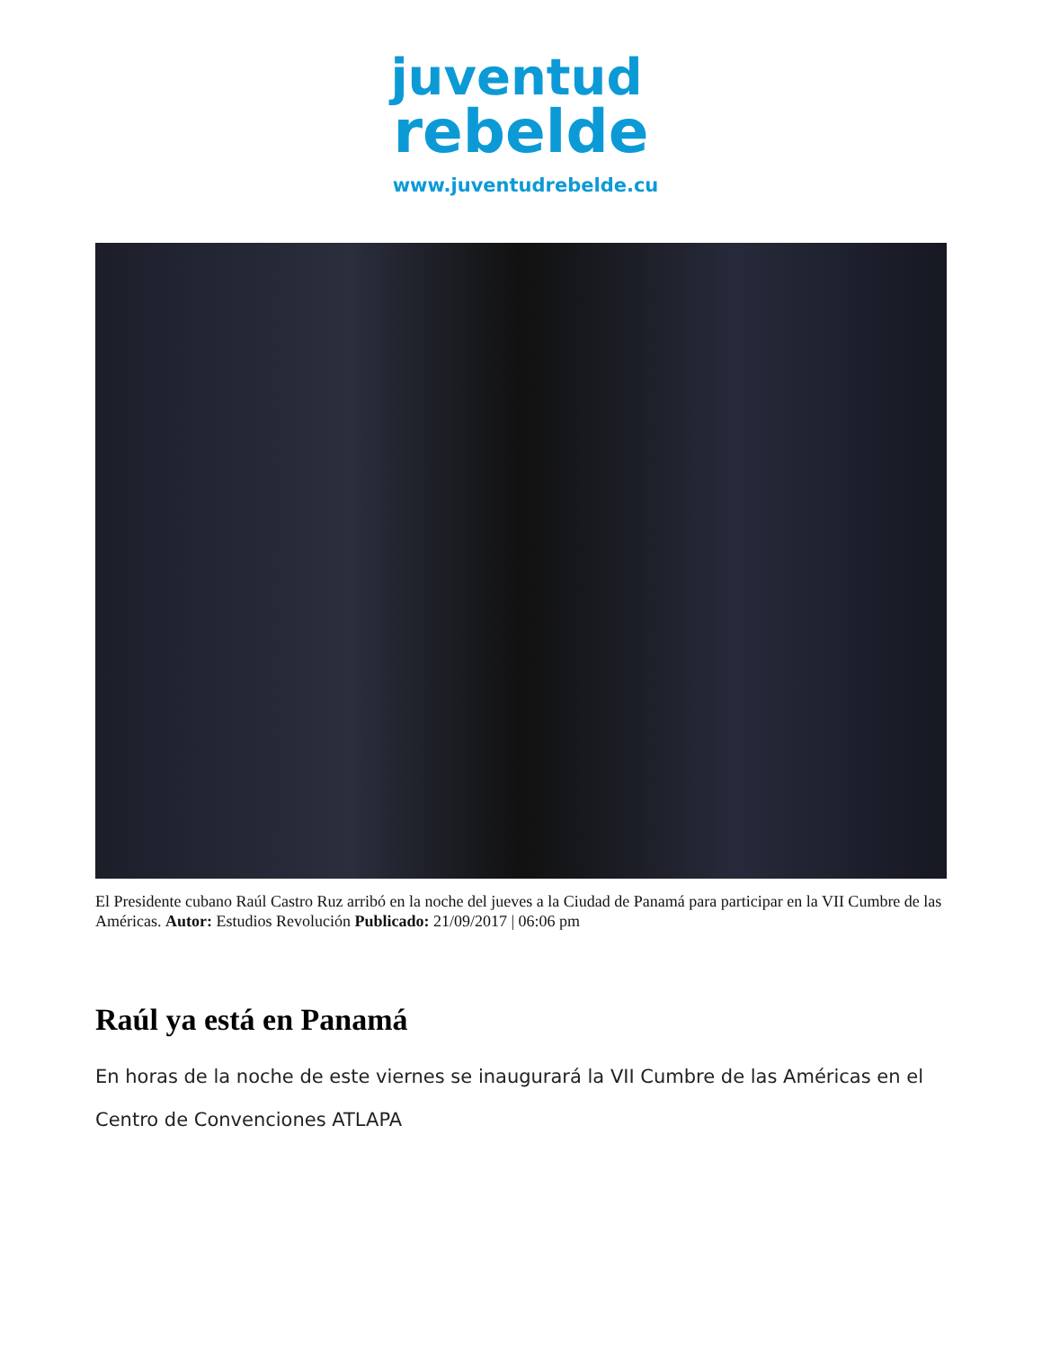juventud
rebelde
www.juventudrebelde.cu
El Presidente cubano Raúl Castro Ruz arribó en la noche del jueves a la Ciudad de Panamá para participar en la VII Cumbre de las Américas. Autor: Estudios Revolución Publicado: 21/09/2017 | 06:06 pm
Raúl ya está en Panamá
En horas de la noche de este viernes se inaugurará la VII Cumbre de las Américas en el Centro de Convenciones ATLAPA